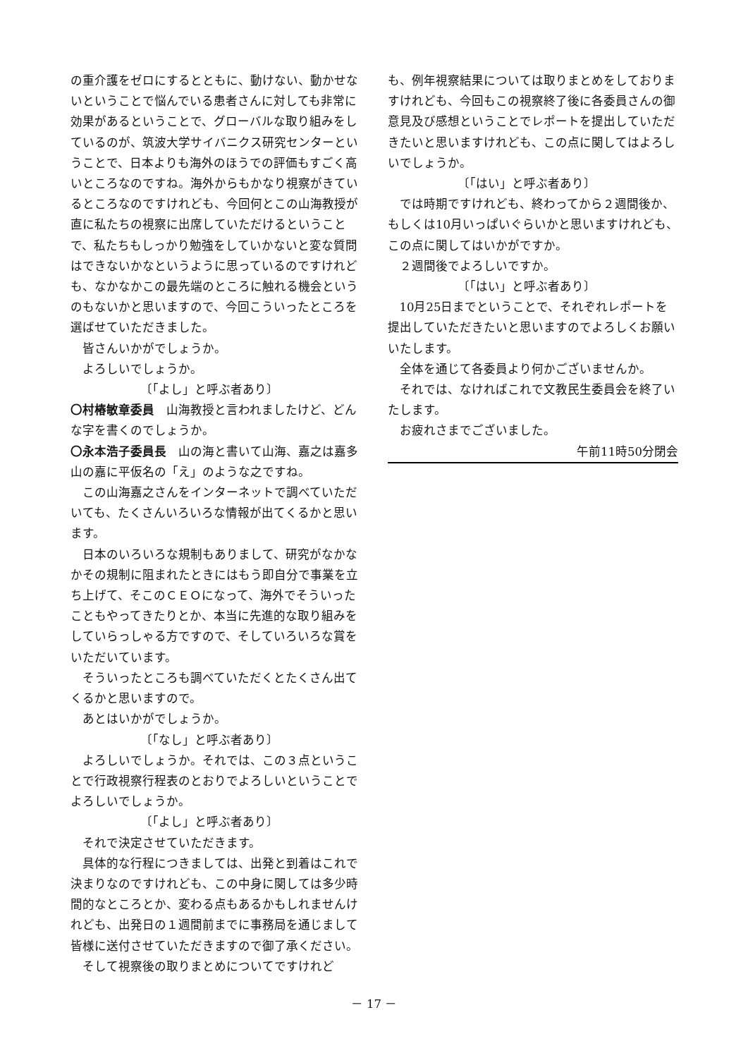の重介護をゼロにするとともに、動けない、動かせないということで悩んでいる患者さんに対しても非常に効果があるということで、グローバルな取り組みをしているのが、筑波大学サイバニクス研究センターということで、日本よりも海外のほうでの評価もすごく高いところなのですね。海外からもかなり視察がきているところなのですけれども、今回何とこの山海教授が直に私たちの視察に出席していただけるということで、私たちもしっかり勉強をしていかないと変な質問はできないかなというように思っているのですけれども、なかなかこの最先端のところに触れる機会というのもないかと思いますので、今回こういったところを選ばせていただきました。
皆さんいかがでしょうか。
よろしいでしょうか。
〔「よし」と呼ぶ者あり〕
〇村椿敏章委員　山海教授と言われましたけど、どんな字を書くのでしょうか。
〇永本浩子委員長　山の海と書いて山海、嘉之は嘉多山の嘉に平仮名の「え」のような之ですね。
この山海嘉之さんをインターネットで調べていただいても、たくさんいろいろな情報が出てくるかと思います。
日本のいろいろな規制もありまして、研究がなかなかその規制に阻まれたときにはもう即自分で事業を立ち上げて、そこのＣＥＯになって、海外でそういったこともやってきたりとか、本当に先進的な取り組みをしていらっしゃる方ですので、そしていろいろな賞をいただいています。
そういったところも調べていただくとたくさん出てくるかと思いますので。
あとはいかがでしょうか。
〔「なし」と呼ぶ者あり〕
よろしいでしょうか。それでは、この３点ということで行政視察行程表のとおりでよろしいということでよろしいでしょうか。
〔「よし」と呼ぶ者あり〕
それで決定させていただきます。
具体的な行程につきましては、出発と到着はこれで決まりなのですけれども、この中身に関しては多少時間的なところとか、変わる点もあるかもしれませんけれども、出発日の１週間前までに事務局を通じまして皆様に送付させていただきますので御了承ください。
そして視察後の取りまとめについてですけれど
も、例年視察結果については取りまとめをしておりますけれども、今回もこの視察終了後に各委員さんの御意見及び感想ということでレポートを提出していただきたいと思いますけれども、この点に関してはよろしいでしょうか。
〔「はい」と呼ぶ者あり〕
では時期ですけれども、終わってから２週間後か、もしくは10月いっぱいぐらいかと思いますけれども、この点に関してはいかがですか。
２週間後でよろしいですか。
〔「はい」と呼ぶ者あり〕
10月25日までということで、それぞれレポートを提出していただきたいと思いますのでよろしくお願いいたします。
全体を通じて各委員より何かございませんか。
それでは、なければこれで文教民生委員会を終了いたします。
お疲れさまでございました。
午前11時50分閉会
－ 17 －